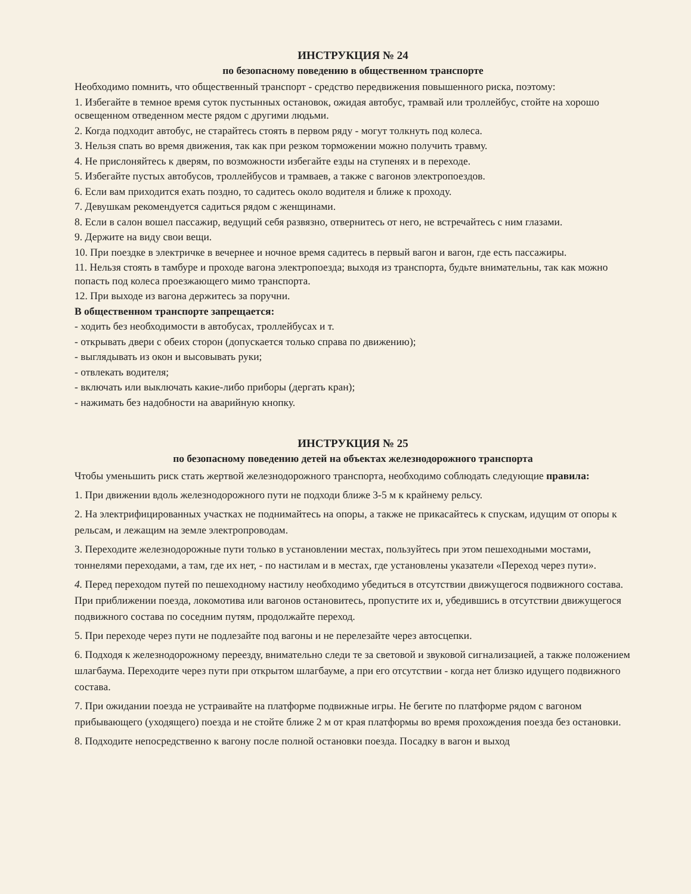ИНСТРУКЦИЯ № 24
по безопасному поведению в общественном транспорте
Необходимо помнить, что общественный транспорт - средство передвижения повышенного риска, поэтому:
1. Избегайте в темное время суток пустынных остановок, ожидая автобус, трамвай или троллейбус, стойте на хорошо освещенном отведенном месте рядом с другими людьми.
2. Когда подходит автобус, не старайтесь стоять в первом ряду - могут толкнуть под колеса.
3. Нельзя спать во время движения, так как при резком торможении можно получить травму.
4. Не прислоняйтесь к дверям, по возможности избегайте езды на ступенях и в переходе.
5. Избегайте пустых автобусов, троллейбусов и трамваев, а также с вагонов электропоездов.
6. Если вам приходится ехать поздно, то садитесь около водителя и ближе к проходу.
7. Девушкам рекомендуется садиться рядом с женщинами.
8. Если в салон вошел пассажир, ведущий себя развязно, отвернитесь от него, не встречайтесь с ним глазами.
9. Держите на виду свои вещи.
10. При поездке в электричке в вечернее и ночное время садитесь в первый вагон и вагон, где есть пассажиры.
11. Нельзя стоять в тамбуре и проходе вагона электропоезда; выходя из транспорта, будьте внимательны, так как можно попасть под колеса проезжающего мимо транспорта.
12. При выходе из вагона держитесь за поручни.
В общественном транспорте запрещается:
- ходить без необходимости в автобусах, троллейбусах и т.
- открывать двери с обеих сторон (допускается только справа по движению);
- выглядывать из окон и высовывать руки;
- отвлекать водителя;
- включать или выключать какие-либо приборы (дергать кран);
- нажимать без надобности на аварийную кнопку.
ИНСТРУКЦИЯ № 25
по безопасному поведению детей на объектах железнодорожного транспорта
Чтобы уменьшить риск стать жертвой железнодорожного транспорта, необходимо соблюдать следующие правила:
1. При движении вдоль железнодорожного пути не подходи ближе 3-5 м к крайнему рельсу.
2. На электрифицированных участках не поднимайтесь на опоры, а также не прикасайтесь к спускам, идущим от опоры к рельсам, и лежащим на земле электропроводам.
3. Переходите железнодорожные пути только в установлении местах, пользуйтесь при этом пешеходными мостами, тоннелями переходами, а там, где их нет, - по настилам и в местах, где установлены указатели «Переход через пути».
4. Перед переходом путей по пешеходному настилу необходимо убедиться в отсутствии движущегося подвижного состава. При приближении поезда, локомотива или вагонов остановитесь, пропустите их и, убедившись в отсутствии движущегося подвижного состава по соседним путям, продолжайте переход.
5. При переходе через пути не подлезайте под вагоны и не перелезайте через автосцепки.
6. Подходя к железнодорожному переезду, внимательно следи те за световой и звуковой сигнализацией, а также положением шлагбаума. Переходите через пути при открытом шлагбауме, а при его отсутствии - когда нет близко идущего подвижного состава.
7. При ожидании поезда не устраивайте на платформе подвижные игры. Не бегите по платформе рядом с вагоном прибывающего (уходящего) поезда и не стойте ближе 2 м от края платформы во время прохождения поезда без остановки.
8. Подходите непосредственно к вагону после полной остановки поезда. Посадку в вагон и выход